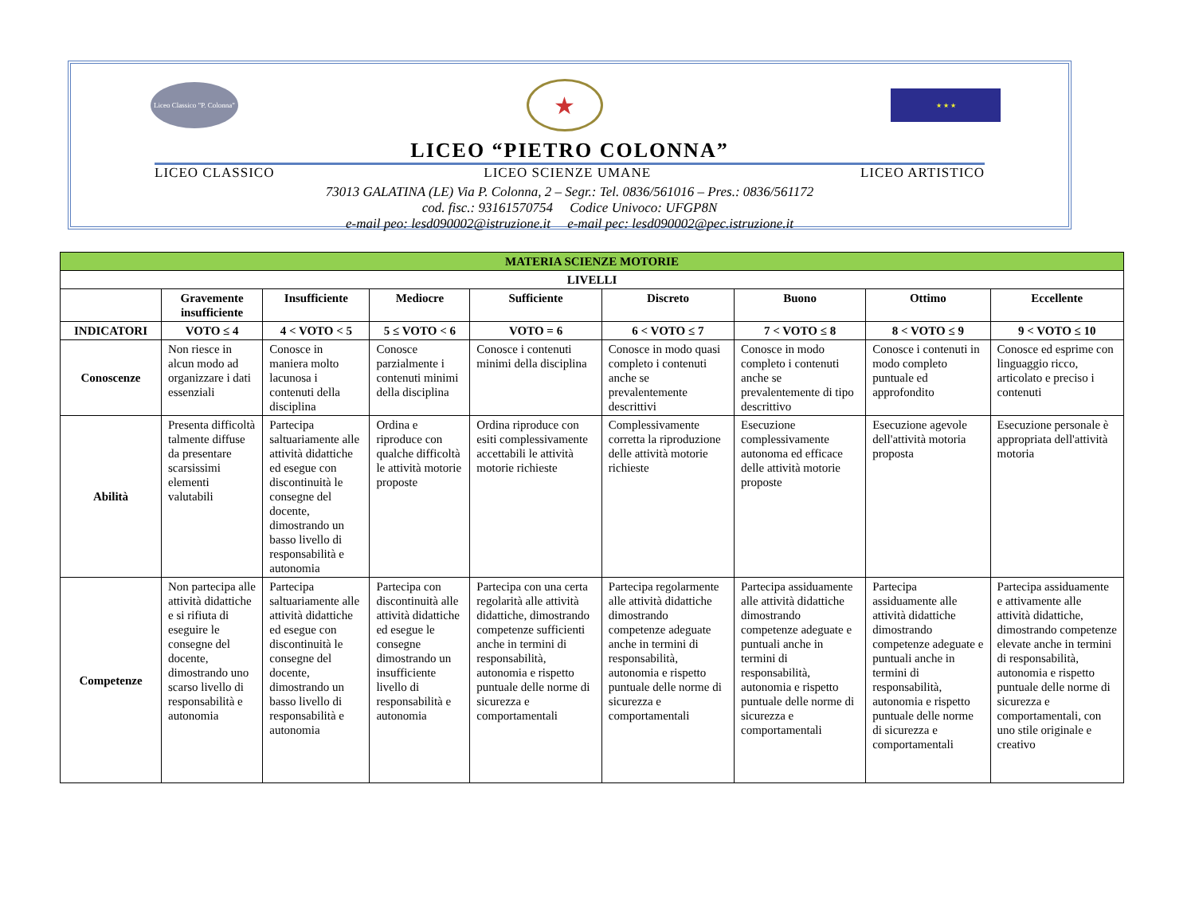Liceo Classico "P. Colonna"
★
★ ★ ★
LICEO “PIETRO COLONNA”
LICEO CLASSICO LICEO SCIENZE UMANE LICEO ARTISTICO
73013 GALATINA (LE) Via P. Colonna, 2 – Segr.: Tel. 0836/561016 – Pres.: 0836/561172
cod. fisc.: 93161570754 Codice Univoco: UFGP8N
e-mail peo: lesd090002@istruzione.it e-mail pec: lesd090002@pec.istruzione.it
| MATERIA SCIENZE MOTORIE | | | | | | | | |
| --- | --- | --- | --- | --- | --- | --- | --- | --- |
| LIVELLI | | | | | | | | |
| | Gravemente insufficiente | Insufficiente | Mediocre | Sufficiente | Discreto | Buono | Ottimo | Eccellente |
| INDICATORI | VOTO ≤ 4 | 4 < VOTO < 5 | 5 ≤ VOTO < 6 | VOTO = 6 | 6 < VOTO ≤ 7 | 7 < VOTO ≤ 8 | 8 < VOTO ≤ 9 | 9 < VOTO ≤ 10 |
| Conoscenze | Non riesce in alcun modo ad organizzare i dati essenziali | Conosce in maniera molto lacunosa i contenuti della disciplina | Conosce parzialmente i contenuti minimi della disciplina | Conosce i contenuti minimi della disciplina | Conosce in modo quasi completo i contenuti anche se prevalentemente descrittivi | Conosce in modo completo i contenuti anche se prevalentemente di tipo descrittivo | Conosce i contenuti in modo completo puntuale ed approfondito | Conosce ed esprime con linguaggio ricco, articolato e preciso i contenuti |
| Abilità | Presenta difficoltà talmente diffuse da presentare scarsissimi elementi valutabili | Partecipa saltuariamente alle attività didattiche ed esegue con discontinuità le consegne del docente, dimostrando un basso livello di responsabilità e autonomia | Ordina e riproduce con qualche difficoltà le attività motorie proposte | Ordina riproduce con esiti complessivamente accettabili le attività motorie richieste | Complessivamente corretta la riproduzione delle attività motorie richieste | Esecuzione complessivamente autonoma ed efficace delle attività motorie proposte | Esecuzione agevole dell'attività motoria proposta | Esecuzione personale è appropriata dell'attività motoria |
| Competenze | Non partecipa alle attività didattiche e si rifiuta di eseguire le consegne del docente, dimostrando uno scarso livello di responsabilità e autonomia | Partecipa saltuariamente alle attività didattiche ed esegue con discontinuità le consegne del docente, dimostrando un basso livello di responsabilità e autonomia | Partecipa con discontinuità alle attività didattiche ed esegue le consegne dimostrando un insufficiente livello di responsabilità e autonomia | Partecipa con una certa regolarità alle attività didattiche, dimostrando competenze sufficienti anche in termini di responsabilità, autonomia e rispetto puntuale delle norme di sicurezza e comportamentali | Partecipa regolarmente alle attività didattiche dimostrando competenze adeguate anche in termini di responsabilità, autonomia e rispetto puntuale delle norme di sicurezza e comportamentali | Partecipa assiduamente alle attività didattiche dimostrando competenze adeguate e puntuali anche in termini di responsabilità, autonomia e rispetto puntuale delle norme di sicurezza e comportamentali | Partecipa assiduamente alle attività didattiche dimostrando competenze adeguate e puntuali anche in termini di responsabilità, autonomia e rispetto puntuale delle norme di sicurezza e comportamentali | Partecipa assiduamente e attivamente alle attività didattiche, dimostrando competenze elevate anche in termini di responsabilità, autonomia e rispetto puntuale delle norme di sicurezza e comportamentali, con uno stile originale e creativo |